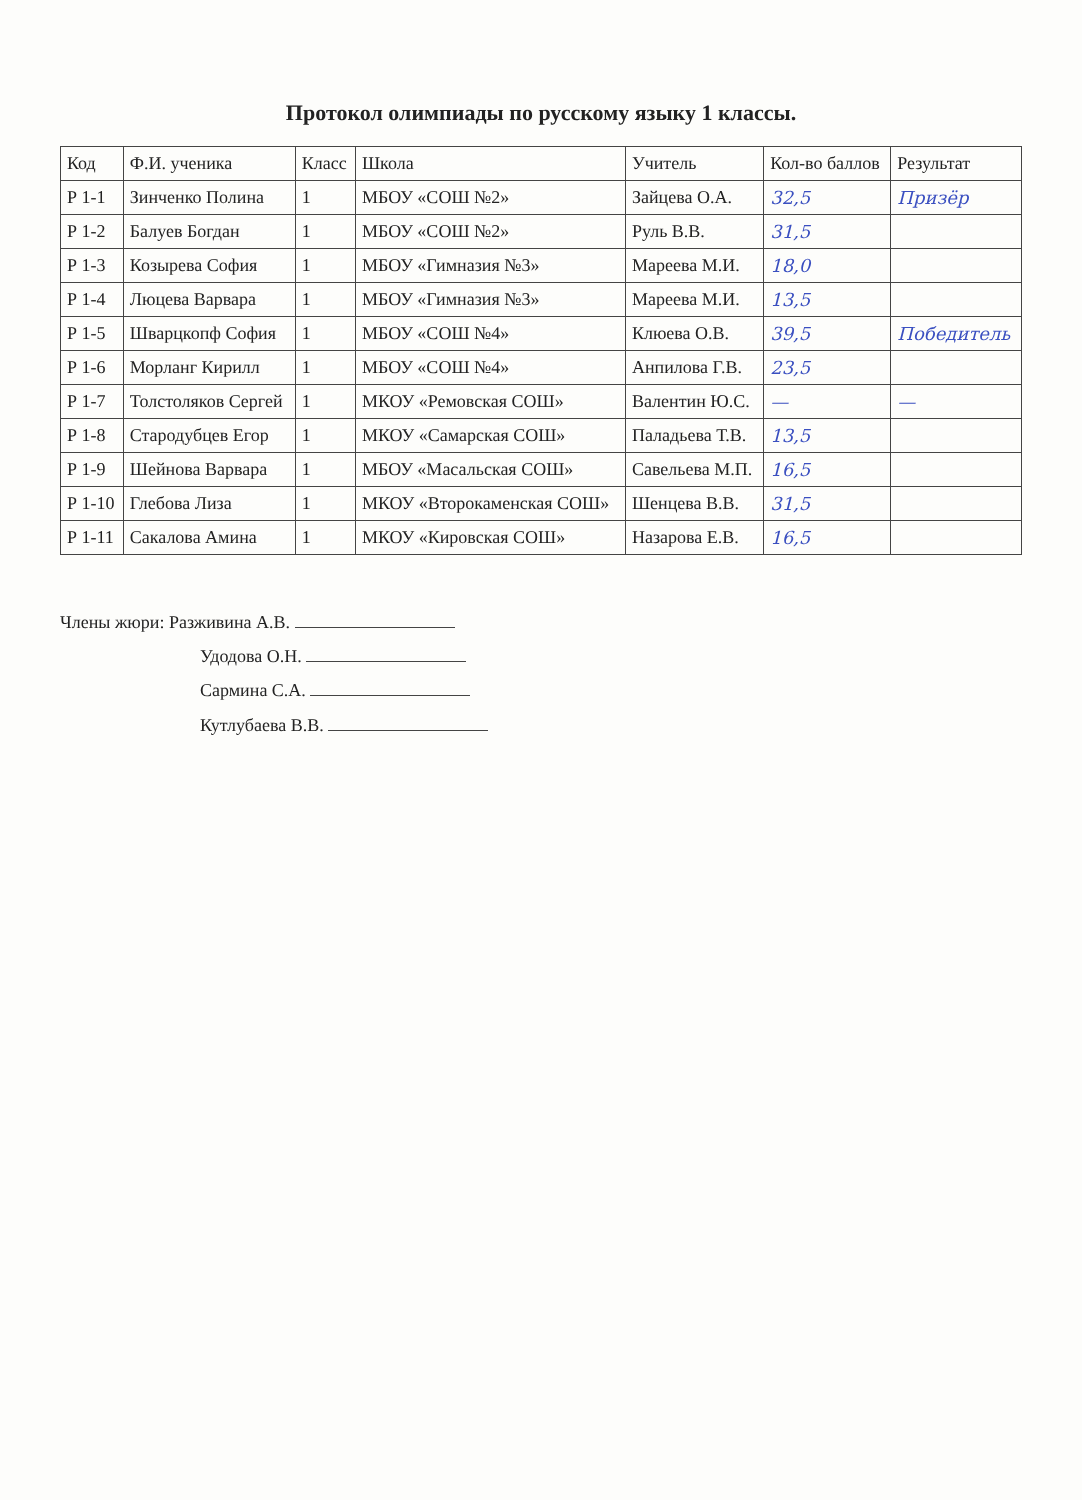Протокол олимпиады по русскому языку 1 классы.
| Код | Ф.И. ученика | Класс | Школа | Учитель | Кол-во баллов | Результат |
| --- | --- | --- | --- | --- | --- | --- |
| Р 1-1 | Зинченко Полина | 1 | МБОУ «СОШ №2» | Зайцева О.А. | 32,5 | Призёр |
| Р 1-2 | Балуев Богдан | 1 | МБОУ «СОШ №2» | Руль В.В. | 31,5 | |
| Р 1-3 | Козырева София | 1 | МБОУ «Гимназия №3» | Мареева М.И. | 18,0 | |
| Р 1-4 | Люцева Варвара | 1 | МБОУ «Гимназия №3» | Мареева М.И. | 13,5 | |
| Р 1-5 | Шварцкопф София | 1 | МБОУ «СОШ №4» | Клюева О.В. | 39,5 | Победитель |
| Р 1-6 | Морланг Кирилл | 1 | МБОУ «СОШ №4» | Анпилова Г.В. | 23,5 | |
| Р 1-7 | Толстоляков Сергей | 1 | МКОУ «Ремовская СОШ» | Валентин Ю.С. | — | — |
| Р 1-8 | Стародубцев Егор | 1 | МКОУ «Самарская СОШ» | Паладьева Т.В. | 13,5 | |
| Р 1-9 | Шейнова Варвара | 1 | МБОУ «Масальская СОШ» | Савельева М.П. | 16,5 | |
| Р 1-10 | Глебова Лиза | 1 | МКОУ «Второкаменская СОШ» | Шенцева В.В. | 31,5 | |
| Р 1-11 | Сакалова Амина | 1 | МКОУ «Кировская СОШ» | Назарова Е.В. | 16,5 | |
Члены жюри: Разживина А.В.
Удодова О.Н.
Сармина С.А.
Кутлубаева В.В.